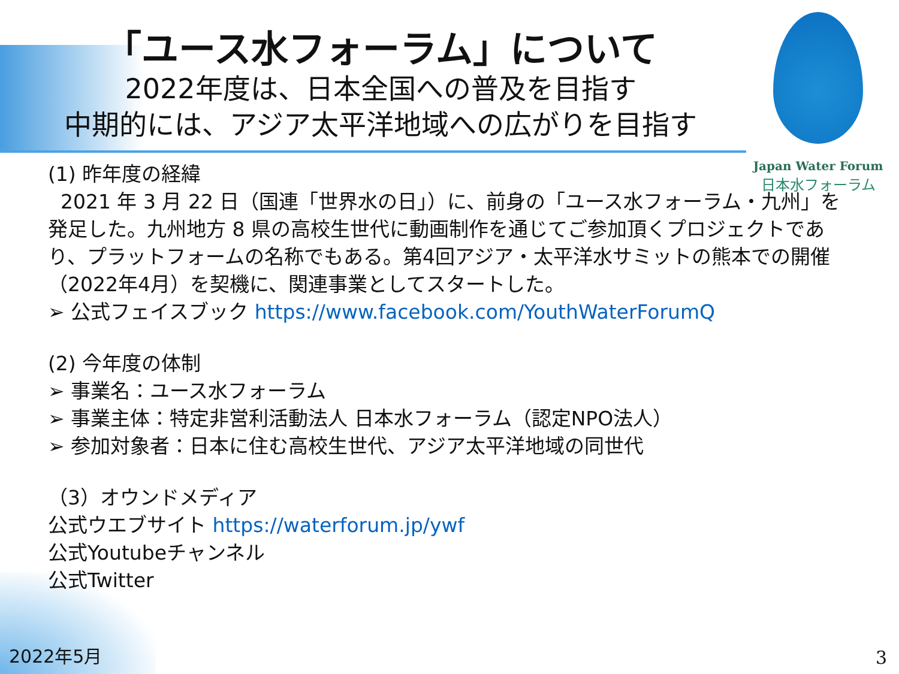Japan Water Forum
日本水フォーラム
「ユース水フォーラム」について
2022年度は、日本全国への普及を目指す
中期的には、アジア太平洋地域への広がりを目指す
(1) 昨年度の経緯
2021 年 3 月 22 日（国連「世界水の日」）に、前身の「ユース水フォーラム・九州」を発足した。九州地方 8 県の高校生世代に動画制作を通じてご参加頂くプロジェクトであり、プラットフォームの名称でもある。第4回アジア・太平洋水サミットの熊本での開催（2022年4月）を契機に、関連事業としてスタートした。
➢ 公式フェイスブック https://www.facebook.com/YouthWaterForumQ
(2) 今年度の体制
➢ 事業名：ユース水フォーラム
➢ 事業主体：特定非営利活動法人 日本水フォーラム（認定NPO法人）
➢ 参加対象者：日本に住む高校生世代、アジア太平洋地域の同世代
（3）オウンドメディア
公式ウエブサイト https://waterforum.jp/ywf
公式Youtubeチャンネル
公式Twitter
2022年5月 3